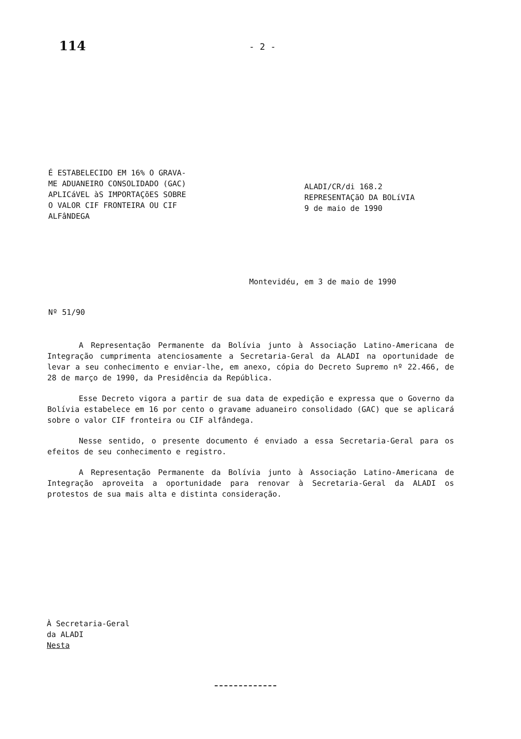114 - 2 -
É ESTABELECIDO EM 16% O GRAVA-
ME ADUANEIRO CONSOLIDADO (GAC)
APLICáVEL àS IMPORTAÇõES SOBRE
O VALOR CIF FRONTEIRA OU CIF
ALFâNDEGA
ALADI/CR/di 168.2
REPRESENTAÇãO DA BOLíVIA
9 de maio de 1990
Montevidéu, em 3 de maio de 1990
Nº 51/90
A Representação Permanente da Bolívia junto à Associação Latino-Americana de Integração cumprimenta atenciosamente a Secretaria-Geral da ALADI na oportunidade de levar a seu conhecimento e enviar-lhe, em anexo, cópia do Decreto Supremo nº 22.466, de 28 de março de 1990, da Presidência da República.
Esse Decreto vigora a partir de sua data de expedição e expressa que o Governo da Bolívia estabelece em 16 por cento o gravame aduaneiro consolidado (GAC) que se aplicará sobre o valor CIF fronteira ou CIF alfândega.
Nesse sentido, o presente documento é enviado a essa Secretaria-Geral para os efeitos de seu conhecimento e registro.
A Representação Permanente da Bolívia junto à Associação Latino-Americana de Integração aproveita a oportunidade para renovar à Secretaria-Geral da ALADI os protestos de sua mais alta e distinta consideração.
À Secretaria-Geral
da ALADI
Nesta